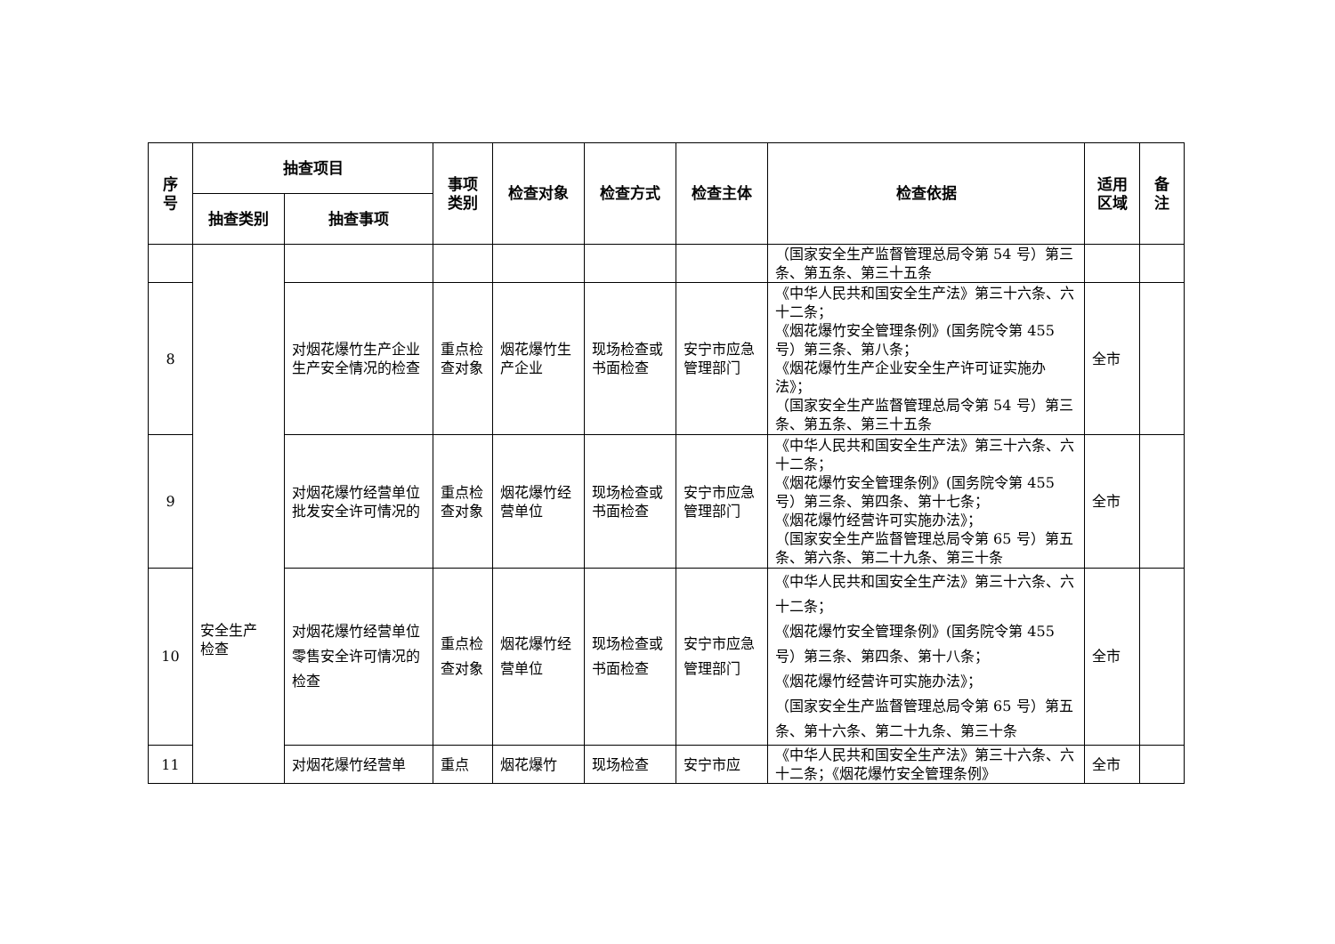| 序 号 | 抽查项目 | | 事项 类别 | 检查对象 | 检查方式 | 检查主体 | 检查依据 | 适用 区域 | 备 注 |
| --- | --- | --- | --- | --- | --- | --- | --- | --- | --- |
| | 抽查类别 | 抽查事项 | | | | | | | |
| | 安全生产 检查 | | | | | | （国家安全生产监督管理总局令第 54 号）第三条、第五条、第三十五条 | | |
| 8 | | 对烟花爆竹生产企业生产安全情况的检查 | 重点检查对象 | 烟花爆竹生产企业 | 现场检查或书面检查 | 安宁市应急管理部门 | 《中华人民共和国安全生产法》第三十六条、六十二条； 《烟花爆竹安全管理条例》(国务院令第 455 号）第三条、第八条； 《烟花爆竹生产企业安全生产许可证实施办法》； （国家安全生产监督管理总局令第 54 号）第三条、第五条、第三十五条 | 全市 | |
| 9 | | 对烟花爆竹经营单位批发安全许可情况的 | 重点检查对象 | 烟花爆竹经营单位 | 现场检查或书面检查 | 安宁市应急管理部门 | 《中华人民共和国安全生产法》第三十六条、六十二条； 《烟花爆竹安全管理条例》(国务院令第 455 号）第三条、第四条、第十七条； 《烟花爆竹经营许可实施办法》； （国家安全生产监督管理总局令第 65 号）第五条、第六条、第二十九条、第三十条 | 全市 | |
| 10 | | 对烟花爆竹经营单位零售安全许可情况的检查 | 重点检查对象 | 烟花爆竹经营单位 | 现场检查或书面检查 | 安宁市应急管理部门 | 《中华人民共和国安全生产法》第三十六条、六十二条； 《烟花爆竹安全管理条例》(国务院令第 455 号）第三条、第四条、第十八条； 《烟花爆竹经营许可实施办法》； （国家安全生产监督管理总局令第 65 号）第五条、第十六条、第二十九条、第三十条 | 全市 | |
| 11 | | 对烟花爆竹经营单 | 重点 | 烟花爆竹 | 现场检查 | 安宁市应 | 《中华人民共和国安全生产法》第三十六条、六十二条；《烟花爆竹安全管理条例》 | 全市 | |